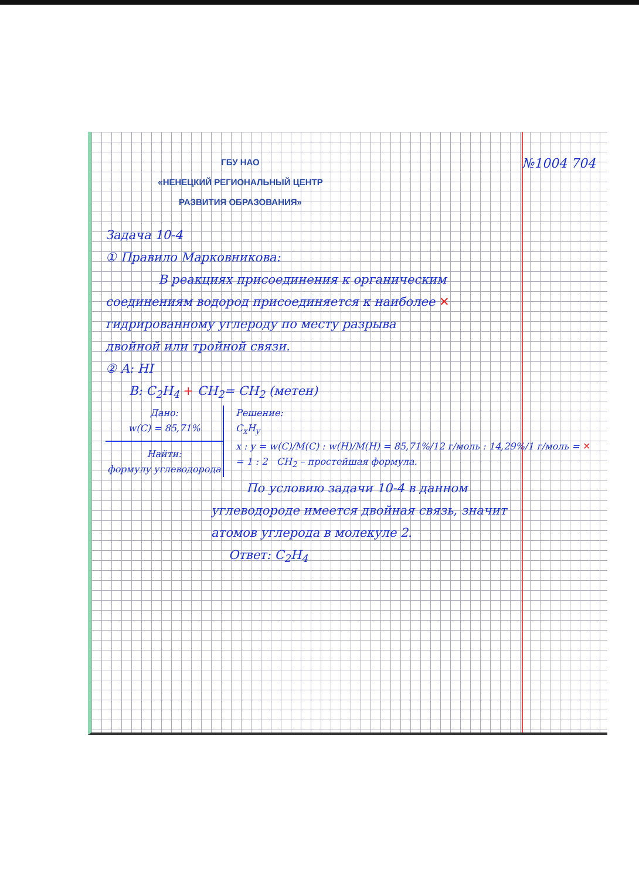№1004 704
ГБУ НАО
«НЕНЕЦКИЙ РЕГИОНАЛЬНЫЙ ЦЕНТР
РАЗВИТИЯ ОБРАЗОВАНИЯ»
Задача 10-4
① Правило Марковникова:
В реакциях присоединения к органическим
соединениям водород присоединяется к наиболее ✕
гидрированному углероду по месту разрыва
двойной или тройной связи.
② A: HI
B: C<sub>2</sub>H<sub>4</sub> + CH<sub>2</sub>= CH<sub>2</sub> (метен)
Дано:
w(C) = 85,71%
Найти:
формулу углеводорода
Решение:
C<sub>x</sub>H<sub>y</sub>
x : y = w(C)/M(C) : w(H)/M(H) = 85,71%/12 г/моль : 14,29%/1 г/моль = ✕
= 1 : 2 CH<sub>2</sub> – простейшая формула.
По условию задачи 10-4 в данном
углеводороде имеется двойная связь, значит
атомов углерода в молекуле 2.
Ответ: C<sub>2</sub>H<sub>4</sub>